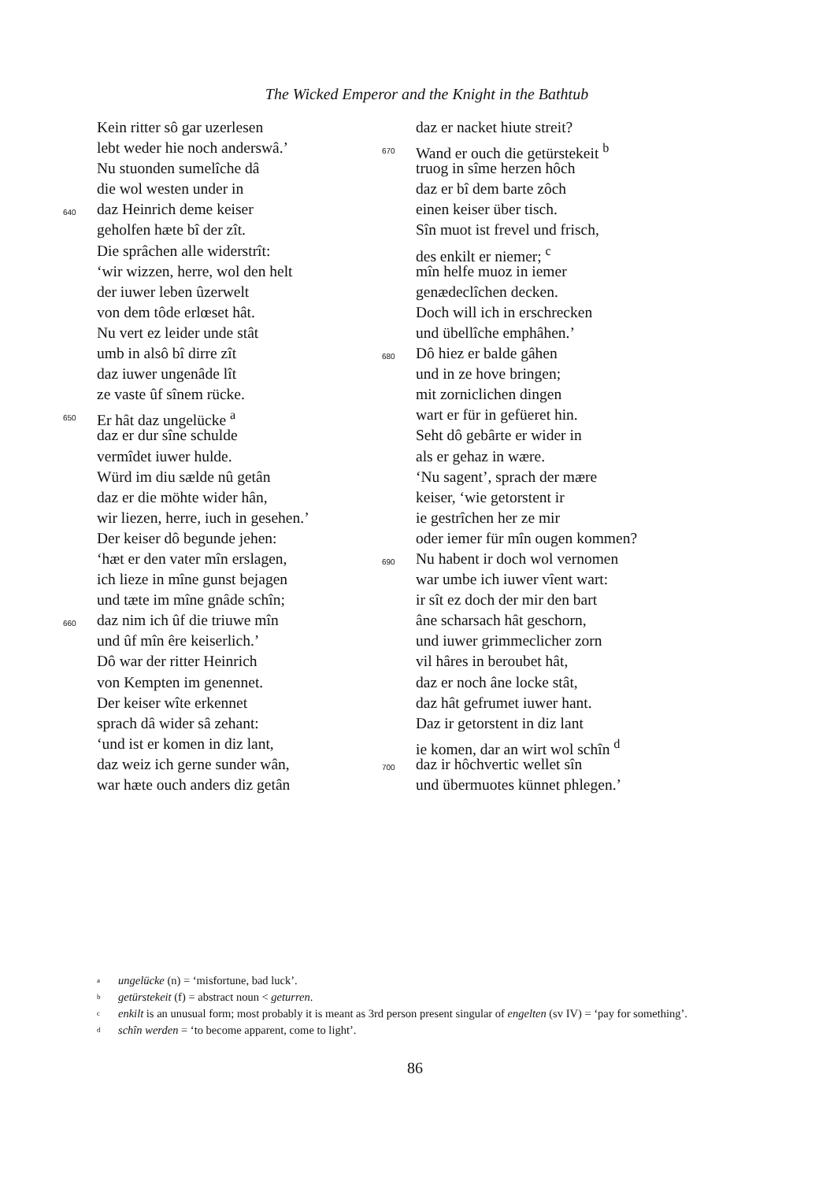The Wicked Emperor and the Knight in the Bathtub
Kein ritter sô gar uzerlesen
lebt weder hie noch anderswâ.’
Nu stuonden sumelîche dâ
die wol westen under in
640 daz Heinrich deme keiser
geholfen hæte bî der zît.
Die sprâchen alle widerstrît:
‘wir wizzen, herre, wol den helt
der iuwer leben ûzerwelt
von dem tôde erlœset hât.
Nu vert ez leider unde stât
umb in alsô bî dirre zît
daz iuwer ungenâde lît
ze vaste ûf sînem rücke.
650 Er hât daz ungelücke <sup>a</sup>
daz er dur sîne schulde
vermîdet iuwer hulde.
Würd im diu sælde nû getân
daz er die möhte wider hân,
wir liezen, herre, iuch in gesehen.’
Der keiser dô begunde jehen:
‘hæt er den vater mîn erslagen,
ich lieze in mîne gunst bejagen
und tæte im mîne gnâde schîn;
660 daz nim ich ûf die triuwe mîn
und ûf mîn êre keiserlich.’
Dô war der ritter Heinrich
von Kempten im genennet.
Der keiser wîte erkennet
sprach dâ wider sâ zehant:
‘und ist er komen in diz lant,
daz weiz ich gerne sunder wân,
war hæte ouch anders diz getân
daz er nacket hiute streit?
670 Wand er ouch die getürstekeit <sup>b</sup>
truog in sîme herzen hôch
daz er bî dem barte zôch
einen keiser über tisch.
Sîn muot ist frevel und frisch,
des enkilt er niemer; <sup>c</sup>
mîn helfe muoz in iemer
genædeclîchen decken.
Doch will ich in erschrecken
und übellîche emphâhen.’
680 Dô hiez er balde gâhen
und in ze hove bringen;
mit zorniclichen dingen
wart er für in gefüeret hin.
Seht dô gebârte er wider in
als er gehaz in wære.
‘Nu sagent’, sprach der mære
keiser, ‘wie getorstent ir
ie gestrîchen her ze mir
oder iemer für mîn ougen kommen?
690 Nu habent ir doch wol vernomen
war umbe ich iuwer vîent wart:
ir sît ez doch der mir den bart
âne scharsach hât geschorn,
und iuwer grimmeclicher zorn
vil hâres in beroubet hât,
daz er noch âne locke stât,
daz hât gefrumet iuwer hant.
Daz ir getorstent in diz lant
ie komen, dar an wirt wol schîn <sup>d</sup>
700 daz ir hôchvertic wellet sîn
und übermuotes künnet phlegen.’
<sup>a</sup> ungelücke (n) = ‘misfortune, bad luck’.
<sup>b</sup> getürstekeit (f) = abstract noun < geturren.
<sup>c</sup> enkilt is an unusual form; most probably it is meant as 3rd person present singular of engelten (sv IV) = ‘pay for something’.
<sup>d</sup> schîn werden = ‘to become apparent, come to light’.
86